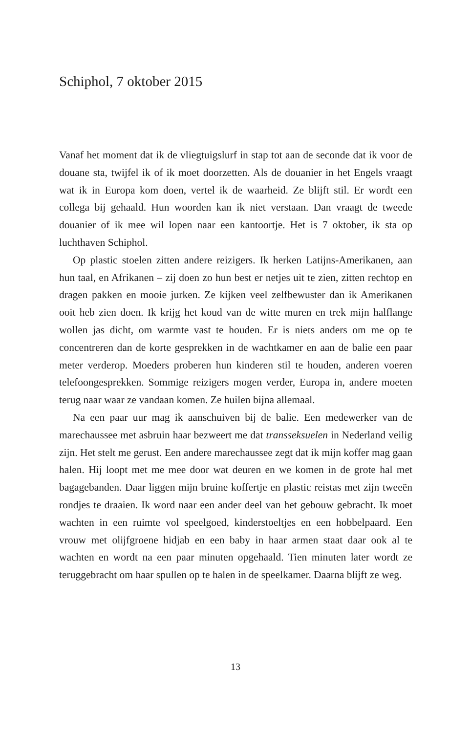Schiphol, 7 oktober 2015
Vanaf het moment dat ik de vliegtuigslurf in stap tot aan de seconde dat ik voor de douane sta, twijfel ik of ik moet doorzetten. Als de douanier in het Engels vraagt wat ik in Europa kom doen, vertel ik de waarheid. Ze blijft stil. Er wordt een collega bij gehaald. Hun woorden kan ik niet verstaan. Dan vraagt de tweede douanier of ik mee wil lopen naar een kantoortje. Het is 7 oktober, ik sta op luchthaven Schiphol.
Op plastic stoelen zitten andere reizigers. Ik herken Latijns-Amerikanen, aan hun taal, en Afrikanen – zij doen zo hun best er netjes uit te zien, zitten rechtop en dragen pakken en mooie jurken. Ze kijken veel zelfbewuster dan ik Amerikanen ooit heb zien doen. Ik krijg het koud van de witte muren en trek mijn halflange wollen jas dicht, om warmte vast te houden. Er is niets anders om me op te concentreren dan de korte gesprekken in de wachtkamer en aan de balie een paar meter verderop. Moeders proberen hun kinderen stil te houden, anderen voeren telefoongesprekken. Sommige reizigers mogen verder, Europa in, andere moeten terug naar waar ze vandaan komen. Ze huilen bijna allemaal.
Na een paar uur mag ik aanschuiven bij de balie. Een medewerker van de marechaussee met asbruin haar bezweert me dat transseksuelen in Nederland veilig zijn. Het stelt me gerust. Een andere marechaussee zegt dat ik mijn koffer mag gaan halen. Hij loopt met me mee door wat deuren en we komen in de grote hal met bagagebanden. Daar liggen mijn bruine koffertje en plastic reistas met zijn tweeën rondjes te draaien. Ik word naar een ander deel van het gebouw gebracht. Ik moet wachten in een ruimte vol speelgoed, kinderstoeltjes en een hobbelpaard. Een vrouw met olijfgroene hidjab en een baby in haar armen staat daar ook al te wachten en wordt na een paar minuten opgehaald. Tien minuten later wordt ze teruggebracht om haar spullen op te halen in de speelkamer. Daarna blijft ze weg.
13